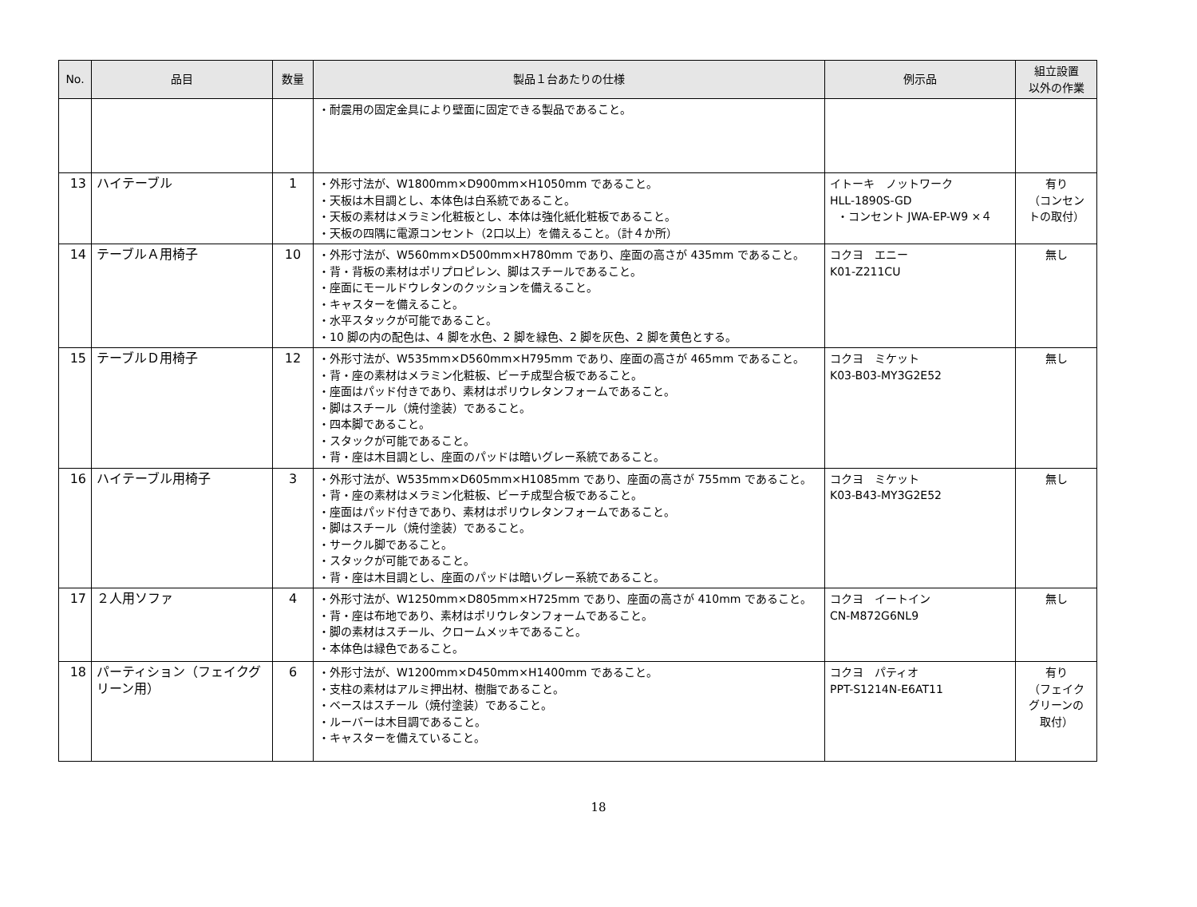| No. | 品目 | 数量 | 製品１台あたりの仕様 | 例示品 | 組立設置 以外の作業 |
| --- | --- | --- | --- | --- | --- |
| | | | ・耐震用の固定金具により壁面に固定できる製品であること。 | | |
| 13 | ハイテーブル | 1 | ・外形寸法が、W1800mm×D900mm×H1050mm であること。 ・天板は木目調とし、本体色は白系統であること。 ・天板の素材はメラミン化粧板とし、本体は強化紙化粧板であること。 ・天板の四隅に電源コンセント（2口以上）を備えること。（計４か所） | イトーキ ノットワーク HLL-1890S-GD ・コンセント JWA-EP-W9 ×４ | 有り （コンセン トの取付） |
| 14 | テーブルＡ用椅子 | 10 | ・外形寸法が、W560mm×D500mm×H780mm であり、座面の高さが 435mm であること。 ・背・背板の素材はポリプロピレン、脚はスチールであること。 ・座面にモールドウレタンのクッションを備えること。 ・キャスターを備えること。 ・水平スタックが可能であること。 ・10 脚の内の配色は、4 脚を水色、2 脚を緑色、2 脚を灰色、2 脚を黄色とする。 | コクヨ エニー K01-Z211CU | 無し |
| 15 | テーブルＤ用椅子 | 12 | ・外形寸法が、W535mm×D560mm×H795mm であり、座面の高さが 465mm であること。 ・背・座の素材はメラミン化粧板、ビーチ成型合板であること。 ・座面はパッド付きであり、素材はポリウレタンフォームであること。 ・脚はスチール（焼付塗装）であること。 ・四本脚であること。 ・スタックが可能であること。 ・背・座は木目調とし、座面のパッドは暗いグレー系統であること。 | コクヨ ミケット K03-B03-MY3G2E52 | 無し |
| 16 | ハイテーブル用椅子 | 3 | ・外形寸法が、W535mm×D605mm×H1085mm であり、座面の高さが 755mm であること。 ・背・座の素材はメラミン化粧板、ビーチ成型合板であること。 ・座面はパッド付きであり、素材はポリウレタンフォームであること。 ・脚はスチール（焼付塗装）であること。 ・サークル脚であること。 ・スタックが可能であること。 ・背・座は木目調とし、座面のパッドは暗いグレー系統であること。 | コクヨ ミケット K03-B43-MY3G2E52 | 無し |
| 17 | ２人用ソファ | 4 | ・外形寸法が、W1250mm×D805mm×H725mm であり、座面の高さが 410mm であること。 ・背・座は布地であり、素材はポリウレタンフォームであること。 ・脚の素材はスチール、クロームメッキであること。 ・本体色は緑色であること。 | コクヨ イートイン CN-M872G6NL9 | 無し |
| 18 | パーティション（フェイクグリーン用） | 6 | ・外形寸法が、W1200mm×D450mm×H1400mm であること。 ・支柱の素材はアルミ押出材、樹脂であること。 ・ベースはスチール（焼付塗装）であること。 ・ルーバーは木目調であること。 ・キャスターを備えていること。 | コクヨ パティオ PPT-S1214N-E6AT11 | 有り （フェイク グリーンの 取付） |
18